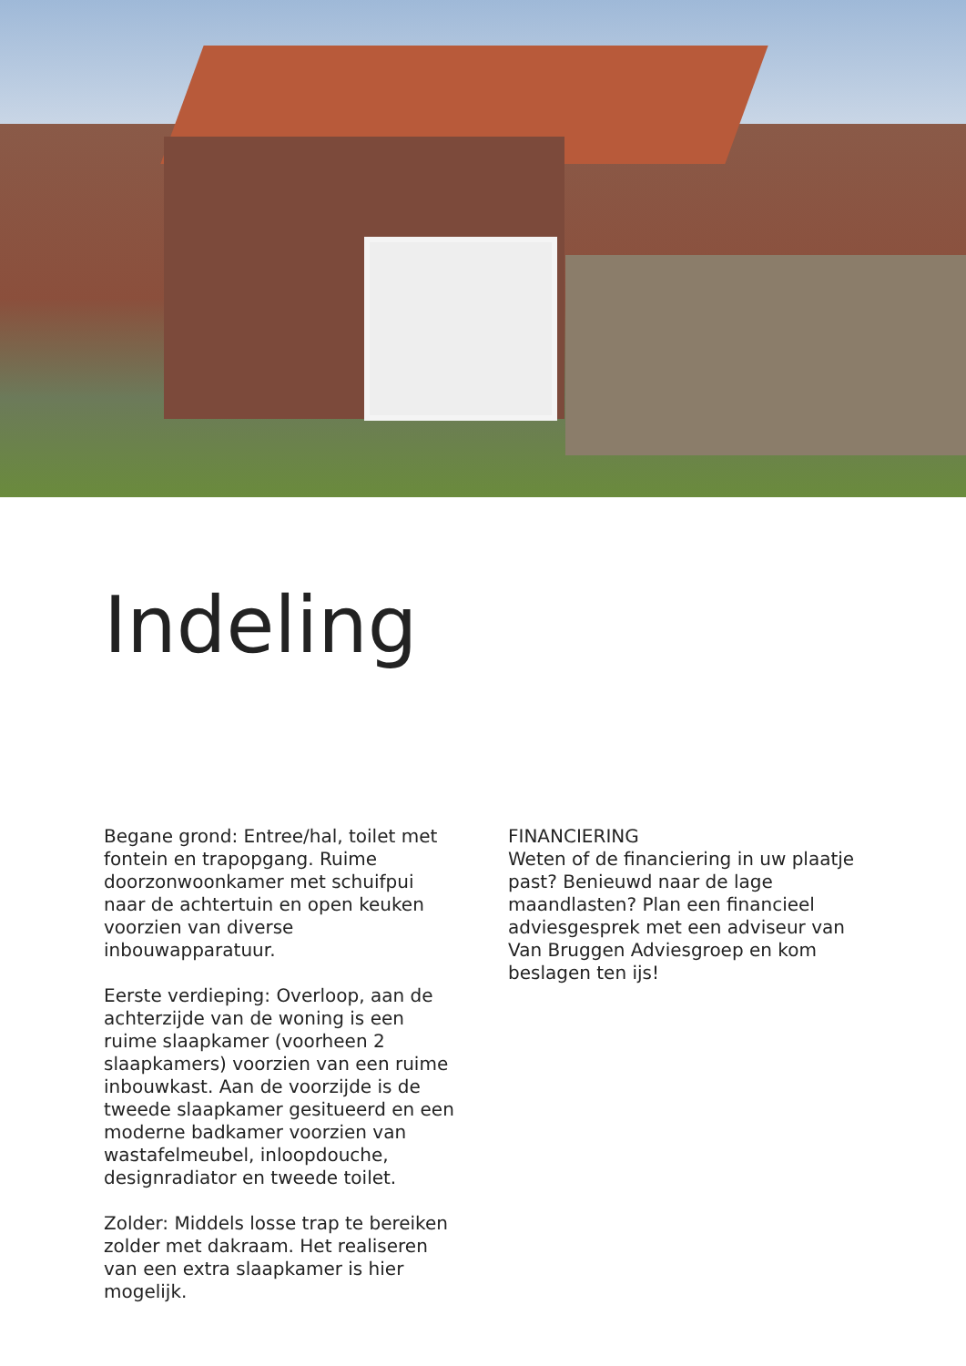Indeling
Begane grond: Entree/hal, toilet met fontein en trapopgang. Ruime doorzonwoonkamer met schuifpui naar de achtertuin en open keuken voorzien van diverse inbouwapparatuur.
Eerste verdieping: Overloop, aan de achterzijde van de woning is een ruime slaapkamer (voorheen 2 slaapkamers) voorzien van een ruime inbouwkast. Aan de voorzijde is de tweede slaapkamer gesitueerd en een moderne badkamer voorzien van wastafelmeubel, inloopdouche, designradiator en tweede toilet.
Zolder: Middels losse trap te bereiken zolder met dakraam. Het realiseren van een extra slaapkamer is hier mogelijk.
FINANCIERING
Weten of de financiering in uw plaatje past? Benieuwd naar de lage maandlasten? Plan een financieel adviesgesprek met een adviseur van Van Bruggen Adviesgroep en kom beslagen ten ijs!